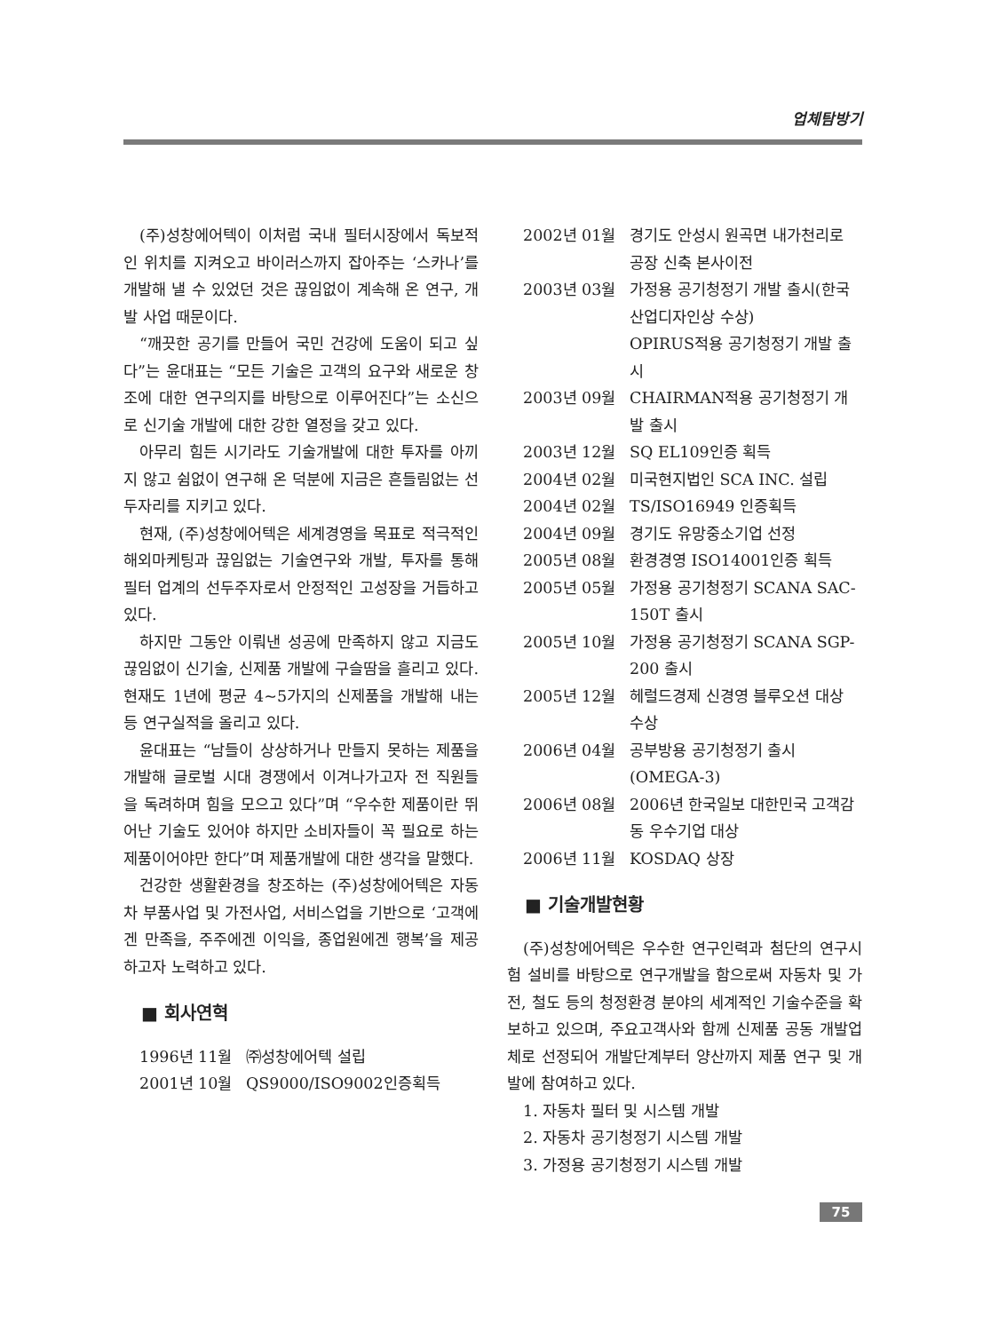업체탐방기
(주)성창에어텍이 이처럼 국내 필터시장에서 독보적인 위치를 지켜오고 바이러스까지 잡아주는 ‘스카나’를 개발해 낼 수 있었던 것은 끊임없이 계속해 온 연구, 개발 사업 때문이다.
“깨끗한 공기를 만들어 국민 건강에 도움이 되고 싶다”는 윤대표는 “모든 기술은 고객의 요구와 새로운 창조에 대한 연구의지를 바탕으로 이루어진다”는 소신으로 신기술 개발에 대한 강한 열정을 갖고 있다.
아무리 힘든 시기라도 기술개발에 대한 투자를 아끼지 않고 쉼없이 연구해 온 덕분에 지금은 흔들림없는 선두자리를 지키고 있다.
현재, (주)성창에어텍은 세계경영을 목표로 적극적인 해외마케팅과 끊임없는 기술연구와 개발, 투자를 통해 필터 업계의 선두주자로서 안정적인 고성장을 거듭하고 있다.
하지만 그동안 이뤄낸 성공에 만족하지 않고 지금도 끊임없이 신기술, 신제품 개발에 구슬땀을 흘리고 있다. 현재도 1년에 평균 4~5가지의 신제품을 개발해 내는 등 연구실적을 올리고 있다.
윤대표는 “남들이 상상하거나 만들지 못하는 제품을 개발해 글로벌 시대 경쟁에서 이겨나가고자 전 직원들을 독려하며 힘을 모으고 있다”며 “우수한 제품이란 뛰어난 기술도 있어야 하지만 소비자들이 꼭 필요로 하는 제품이어야만 한다”며 제품개발에 대한 생각을 말했다.
건강한 생활환경을 창조하는 (주)성창에어텍은 자동차 부품사업 및 가전사업, 서비스업을 기반으로 ‘고객에겐 만족을, 주주에겐 이익을, 종업원에겐 행복’을 제공하고자 노력하고 있다.
■ 회사연혁
1996년 11월
㈜성창에어텍 설립
2001년 10월
QS9000/ISO9002인증획득
2002년 01월
경기도 안성시 원곡면 내가천리로 공장 신축 본사이전
2003년 03월
가정용 공기청정기 개발 출시(한국산업디자인상 수상)
OPIRUS적용 공기청정기 개발 출시
2003년 09월
CHAIRMAN적용 공기청정기 개발 출시
2003년 12월
SQ EL109인증 획득
2004년 02월
미국현지법인 SCA INC. 설립
2004년 02월
TS/ISO16949 인증획득
2004년 09월
경기도 유망중소기업 선정
2005년 08월
환경경영 ISO14001인증 획득
2005년 05월
가정용 공기청정기 SCANA SAC-150T 출시
2005년 10월
가정용 공기청정기 SCANA SGP-200 출시
2005년 12월
헤럴드경제 신경영 블루오션 대상 수상
2006년 04월
공부방용 공기청정기 출시 (OMEGA-3)
2006년 08월
2006년 한국일보 대한민국 고객감동 우수기업 대상
2006년 11월
KOSDAQ 상장
■ 기술개발현황
(주)성창에어텍은 우수한 연구인력과 첨단의 연구시험 설비를 바탕으로 연구개발을 함으로써 자동차 및 가전, 철도 등의 청정환경 분야의 세계적인 기술수준을 확보하고 있으며, 주요고객사와 함께 신제품 공동 개발업체로 선정되어 개발단계부터 양산까지 제품 연구 및 개발에 참여하고 있다.
1. 자동차 필터 및 시스템 개발
2. 자동차 공기청정기 시스템 개발
3. 가정용 공기청정기 시스템 개발
75